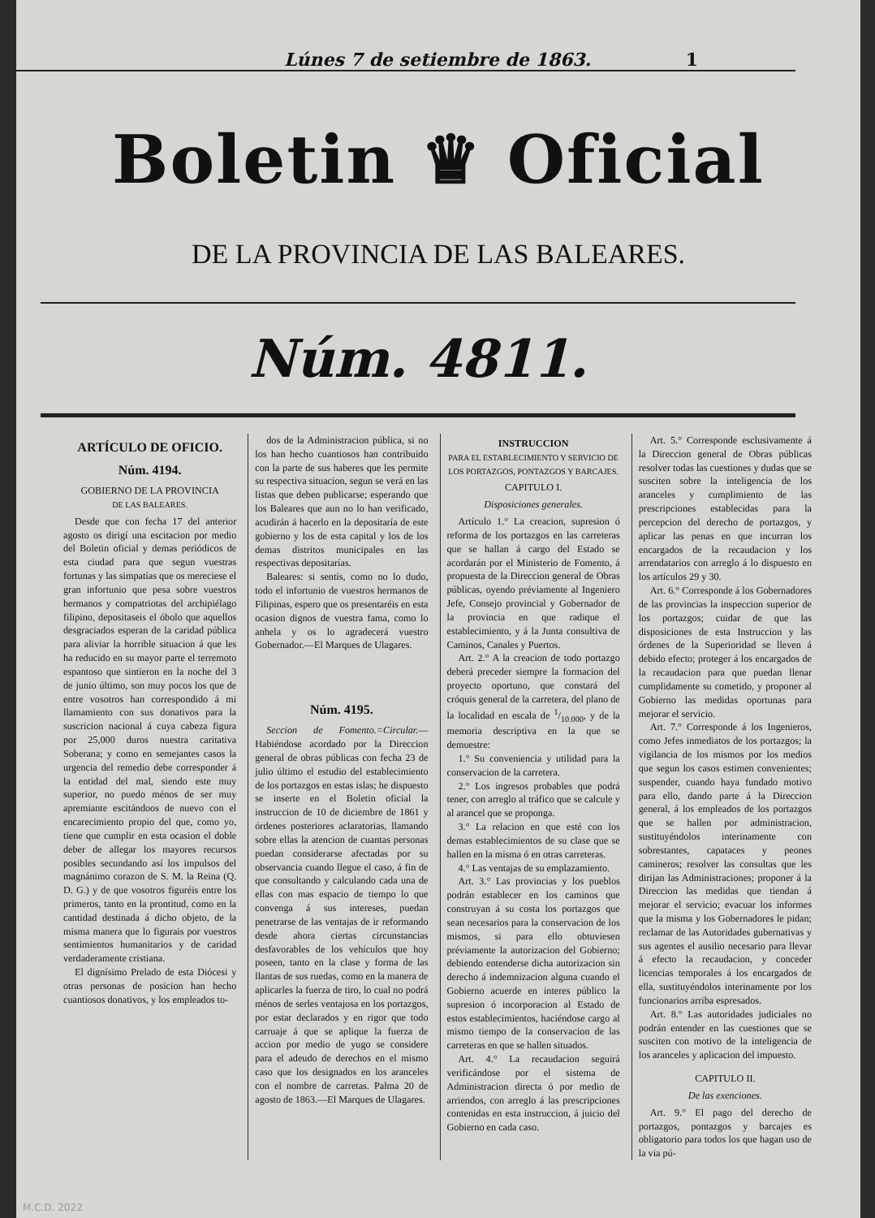Lúnes 7 de setiembre de 1863. 1
Boletin ♛ Oficial
DE LA PROVINCIA DE LAS BALEARES.
Núm. 4811.
ARTÍCULO DE OFICIO.
Núm. 4194.
GOBIERNO DE LA PROVINCIA
DE LAS BALEARES.
Desde que con fecha 17 del anterior agosto os dirigí una escitacion por medio del Boletin oficial y demas periódicos de esta ciudad para que segun vuestras fortunas y las simpatías que os mereciese el gran infortunio que pesa sobre vuestros hermanos y compatriotas del archipiélago filipino, depositaseis el óbolo que aquellos desgraciados esperan de la caridad pública para aliviar la horrible situacion á que les ha reducido en su mayor parte el terremoto espantoso que sintieron en la noche del 3 de junio último, son muy pocos los que de entre vosotros han correspondido á mi llamamiento con sus donativos para la suscricion nacional á cuya cabeza figura por 25,000 duros nuestra caritativa Soberana; y como en semejantes casos la urgencia del remedio debe corresponder á la entidad del mal, siendo este muy superior, no puedo ménos de ser muy apremiante escitándoos de nuevo con el encarecimiento propio del que, como yo, tiene que cumplir en esta ocasion el doble deber de allegar los mayores recursos posibles secundando así los impulsos del magnánimo corazon de S. M. la Reina (Q. D. G.) y de que vosotros figuréis entre los primeros, tanto en la prontitud, como en la cantidad destinada á dicho objeto, de la misma manera que lo figurais por vuestros sentimientos humanitarios y de caridad verdaderamente cristiana.
El dignísimo Prelado de esta Diócesi y otras personas de posicion han hecho cuantiosos donativos, y los empleados to-
dos de la Administracion pública, si no los han hecho cuantiosos han contribuido con la parte de sus haberes que les permite su respectiva situacion, segun se verá en las listas que deben publicarse; esperando que los Baleares que aun no lo han verificado, acudirán á hacerlo en la depositaría de este gobierno y los de esta capital y los de los demas distritos municipales en las respectivas depositarías.
Baleares: si sentís, como no lo dudo, todo el infortunio de vuestros hermanos de Filipinas, espero que os presentaréis en esta ocasion dignos de vuestra fama, como lo anhela y os lo agradecerá vuestro Gobernador.—El Marques de Ulagares.
Núm. 4195.
Seccion de Fomento.=Circular.—Habiéndose acordado por la Direccion general de obras públicas con fecha 23 de julio último el estudio del establecimiento de los portazgos en estas islas; he dispuesto se inserte en el Boletin oficial la instruccion de 10 de diciembre de 1861 y órdenes posteriores aclaratorias, llamando sobre ellas la atencion de cuantas personas puedan considerarse afectadas por su observancia cuando llegue el caso, á fin de que consultando y calculando cada una de ellas con mas espacio de tiempo lo que convenga á sus intereses, puedan penetrarse de las ventajas de ir reformando desde ahora ciertas circunstancias desfavorables de los vehículos que hoy poseen, tanto en la clase y forma de las llantas de sus ruedas, como en la manera de aplicarles la fuerza de tiro, lo cual no podrá ménos de serles ventajosa en los portazgos, por estar declarados y en rigor que todo carruaje á que se aplique la fuerza de accion por medio de yugo se considere para el adeudo de derechos en el mismo caso que los designados en los aranceles con el nombre de carretas. Palma 20 de agosto de 1863.—El Marques de Ulagares.
INSTRUCCION
PARA EL ESTABLECIMIENTO Y SERVICIO DE LOS PORTAZGOS, PONTAZGOS Y BARCAJES.
CAPITULO I.
Disposiciones generales.
Artículo 1.° La creacion, supresion ó reforma de los portazgos en las carreteras que se hallan á cargo del Estado se acordarán por el Ministerio de Fomento, á propuesta de la Direccion general de Obras públicas, oyendo préviamente al Ingeniero Jefe, Consejo provincial y Gobernador de la provincia en que radique el establecimiento, y á la Junta consultiva de Caminos, Canales y Puertos.
Art. 2.° A la creacion de todo portazgo deberá preceder siempre la formacion del proyecto oportuno, que constará del cróquis general de la carretera, del plano de la localidad en escala de 1/10.000, y de la memoria descriptiva en la que se demuestre:
1.° Su conveniencia y utilidad para la conservacion de la carretera.
2.° Los ingresos probables que podrá tener, con arreglo al tráfico que se calcule y al arancel que se proponga.
3.° La relacion en que esté con los demas establecimientos de su clase que se hallen en la misma ó en otras carreteras.
4.° Las ventajas de su emplazamiento.
Art. 3.° Las provincias y los pueblos podrán establecer en los caminos que construyan á su costa los portazgos que sean necesarios para la conservacion de los mismos, si para ello obtuviesen préviamente la autorizacion del Gobierno; debiendo entenderse dicha autorizacion sin derecho á indemnizacion alguna cuando el Gobierno acuerde en interes público la supresion ó incorporacion al Estado de estos establecimientos, haciéndose cargo al mismo tiempo de la conservacion de las carreteras en que se hallen situados.
Art. 4.° La recaudacion seguirá verificándose por el sistema de Administracion directa ó por medio de arriendos, con arreglo á las prescripciones contenidas en esta instruccion, á juicio del Gobierno en cada caso.
Art. 5.° Corresponde esclusivamente á la Direccion general de Obras públicas resolver todas las cuestiones y dudas que se susciten sobre la inteligencia de los aranceles y cumplimiento de las prescripciones establecidas para la percepcion del derecho de portazgos, y aplicar las penas en que incurran los encargados de la recaudacion y los arrendatarios con arreglo á lo dispuesto en los artículos 29 y 30.
Art. 6.° Corresponde á los Gobernadores de las provincias la inspeccion superior de los portazgos; cuidar de que las disposiciones de esta Instruccion y las órdenes de la Superioridad se lleven á debido efecto; proteger á los encargados de la recaudacion para que puedan llenar cumplidamente su cometido, y proponer al Gobierno las medidas oportunas para mejorar el servicio.
Art. 7.° Corresponde á los Ingenieros, como Jefes inmediatos de los portazgos; la vigilancia de los mismos por los medios que segun los casos estimen convenientes; suspender, cuando haya fundado motivo para ello, dando parte á la Direccion general, á los empleados de los portazgos que se hallen por administracion, sustituyéndolos interinamente con sobrestantes, capataces y peones camineros; resolver las consultas que les dirijan las Administraciones; proponer á la Direccion las medidas que tiendan á mejorar el servicio; evacuar los informes que la misma y los Gobernadores le pidan; reclamar de las Autoridades gubernativas y sus agentes el ausilio necesario para llevar á efecto la recaudacion, y conceder licencias temporales á los encargados de ella, sustituyéndolos interinamente por los funcionarios arriba espresados.
Art. 8.° Las autoridades judiciales no podrán entender en las cuestiones que se susciten con motivo de la inteligencia de los aranceles y aplicacion del impuesto.
CAPITULO II.
De las exenciones.
Art. 9.° El pago del derecho de portazgos, pontazgos y barcajes es obligatorio para todos los que hagan uso de la via pú-
M.C.D. 2022